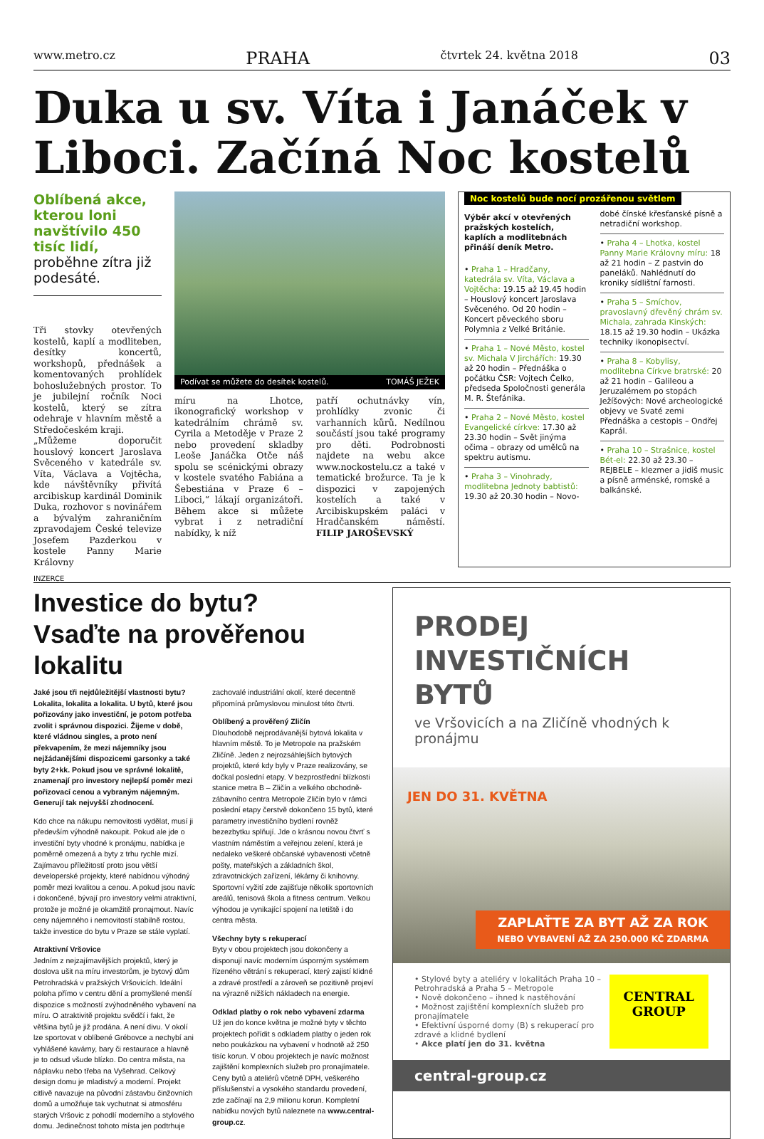www.metro.cz PRAHA čtvrtek 24. května 2018 03
Duka u sv. Víta i Janáček v Liboci. Začíná Noc kostelů
Oblíbená akce, kterou loni navštívilo 450 tisíc lidí, proběhne zítra již podesáté.
Tři stovky otevřených kostelů, kaplí a modliteben, desítky koncertů, workshopů, přednášek a komentovaných prohlídek bohoslužebných prostor. To je jubilejní ročník Noci kostelů, který se zítra odehraje v hlavním městě a Středočeském kraji.
„Můžeme doporučit houslový koncert Jaroslava Svěceného v katedrále sv. Víta, Václava a Vojtěcha, kde návštěvníky přivítá arcibiskup kardinál Dominik Duka, rozhovor s novinářem a bývalým zahraničním zpravodajem České televize Josefem Pazderkou v kostele Panny Marie Královny
Podívat se můžete do desítek kostelů. TOMÁŠ JEŽEK
míru na Lhotce, ikonografický workshop v katedrálním chrámě sv. Cyrila a Metoděje v Praze 2 nebo provedení skladby Leoše Janáčka Otče náš spolu se scénickými obrazy v kostele svatého Fabiána a Šebestiána v Praze 6 – Liboci,“ lákají organizátoři. Během akce si můžete vybrat i z netradiční nabídky, k níž
patří ochutnávky vín, prohlídky zvonic či varhanních kůrů. Nedílnou součástí jsou také programy pro děti. Podrobnosti najdete na webu akce www.nockostelu.cz a také v tematické brožurce. Ta je k dispozici v zapojených kostelích a také v Arcibiskupském paláci v Hradčanském náměstí. FILIP JAROŠEVSKÝ
Noc kostelů bude nocí prozářenou světlem
Výběr akcí v otevřených pražských kostelích, kaplích a modlitebnách přináší deník Metro.
• Praha 1 – Hradčany, katedrála sv. Víta, Václava a Vojtěcha: 19.15 až 19.45 hodin – Houslový koncert Jaroslava Svěceného. Od 20 hodin – Koncert pěveckého sboru Polymnia z Velké Británie.
• Praha 1 – Nové Město, kostel sv. Michala V Jirchářích: 19.30 až 20 hodin – Přednáška o počátku ČSR: Vojtech Čelko, předseda Spoločnosti generála M. R. Štefánika.
• Praha 2 – Nové Město, kostel Evangelické církve: 17.30 až 23.30 hodin – Svět jinýma očima – obrazy od umělců na spektru autismu.
• Praha 3 – Vinohrady, modlitebna Jednoty babtistů: 19.30 až 20.30 hodin – Novo-
dobé čínské křesťanské písně a netradiční workshop.
• Praha 4 – Lhotka, kostel Panny Marie Královny míru: 18 až 21 hodin – Z pastvin do paneláků. Nahlédnutí do kroniky sídlištní farnosti.
• Praha 5 – Smíchov, pravoslavný dřevěný chrám sv. Michala, zahrada Kinských: 18.15 až 19.30 hodin – Ukázka techniky ikonopisectví.
• Praha 8 – Kobylisy, modlitebna Církve bratrské: 20 až 21 hodin – Galileou a Jeruzalémem po stopách Ježíšových: Nové archeologické objevy ve Svaté zemi Přednáška a cestopis – Ondřej Kaprál.
• Praha 10 – Strašnice, kostel Bét-el: 22.30 až 23.30 – REJBELE – klezmer a jidiš music a písně arménské, romské a balkánské.
INZERCE
Investice do bytu?
Vsaďte na prověřenou lokalitu
Jaké jsou tři nejdůležitější vlastnosti bytu? Lokalita, lokalita a lokalita. U bytů, které jsou pořizovány jako investiční, je potom potřeba zvolit i správnou dispozici. Žijeme v době, které vládnou singles, a proto není překvapením, že mezi nájemníky jsou nejžádanějšími dispozicemi garsonky a také byty 2+kk. Pokud jsou ve správné lokalitě, znamenají pro investory nejlepší poměr mezi pořizovací cenou a vybraným nájemným. Generují tak nejvyšší zhodnocení.
Kdo chce na nákupu nemovitosti vydělat, musí ji především výhodně nakoupit. Pokud ale jde o investiční byty vhodné k pronájmu, nabídka je poměrně omezená a byty z trhu rychle mizí. Zajímavou příležitostí proto jsou větší developerské projekty, které nabídnou výhodný poměr mezi kvalitou a cenou. A pokud jsou navíc i dokončené, bývají pro investory velmi atraktivní, protože je možné je okamžitě pronajmout. Navíc ceny nájemného i nemovitostí stabilně rostou, takže investice do bytu v Praze se stále vyplatí.
Atraktivní Vršovice
Jedním z nejzajímavějších projektů, který je doslova ušit na míru investorům, je bytový dům Petrohradská v pražských Vršovicích. Ideální poloha přímo v centru dění a promyšlené menší dispozice s možností zvýhodněného vybavení na míru. O atraktivitě projektu svědčí i fakt, že většina bytů je již prodána. A není divu. V okolí lze sportovat v oblíbené Grébovce a nechybí ani vyhlášené kavárny, bary či restaurace a hlavně je to odsud všude blízko. Do centra města, na náplavku nebo třeba na Vyšehrad. Celkový design domu je mladistvý a moderní. Projekt citlivě navazuje na původní zástavbu činžovních domů a umožňuje tak vychutnat si atmosféru starých Vršovic z pohodlí moderního a stylového domu. Jedinečnost tohoto místa jen podtrhuje
zachovalé industriální okolí, které decentně připomíná průmyslovou minulost této čtvrti.
Oblíbený a prověřený Zličín
Dlouhodobě nejprodávanější bytová lokalita v hlavním městě. To je Metropole na pražském Zličíně. Jeden z nejrozsáhlejších bytových projektů, které kdy byly v Praze realizovány, se dočkal poslední etapy. V bezprostřední blízkosti stanice metra B – Zličín a velkého obchodně-zábavního centra Metropole Zličín bylo v rámci poslední etapy čerstvě dokončeno 15 bytů, které parametry investičního bydlení rovněž bezezbytku splňují. Jde o krásnou novou čtvrť s vlastním náměstím a veřejnou zelení, která je nedaleko veškeré občanské vybavenosti včetně pošty, mateřských a základních škol, zdravotnických zařízení, lékárny či knihovny. Sportovní vyžití zde zajišťuje několik sportovních areálů, tenisová škola a fitness centrum. Velkou výhodou je vynikající spojení na letiště i do centra města.
Všechny byty s rekuperací
Byty v obou projektech jsou dokončeny a disponují navíc moderním úsporným systémem řízeného větrání s rekuperací, který zajistí klidné a zdravé prostředí a zároveň se pozitivně projeví na výrazně nižších nákladech na energie.
Odklad platby o rok nebo vybavení zdarma
Už jen do konce května je možné byty v těchto projektech pořídit s odkladem platby o jeden rok nebo poukázkou na vybavení v hodnotě až 250 tisíc korun. V obou projektech je navíc možnost zajištění komplexních služeb pro pronajímatele. Ceny bytů a ateliérů včetně DPH, veškerého příslušenství a vysokého standardu provedení, zde začínají na 2,9 milionu korun. Kompletní nabídku nových bytů naleznete na www.central-group.cz.
PRODEJ
INVESTIČNÍCH BYTŮ
ve Vršovicích a na Zličíně vhodných k pronájmu
JEN DO 31. KVĚTNA
ZAPLAŤTE ZA BYT AŽ ZA ROK
NEBO VYBAVENÍ AŽ ZA 250.000 KČ ZDARMA
• Stylové byty a ateliéry v lokalitách Praha 10 – Petrohradská a Praha 5 – Metropole
• Nově dokončeno – ihned k nastěhování
• Možnost zajištění komplexních služeb pro pronajímatele
• Efektivní úsporné domy (B) s rekuperací pro zdravé a klidné bydlení
• Akce platí jen do 31. května
CENTRAL GROUP
central-group.cz